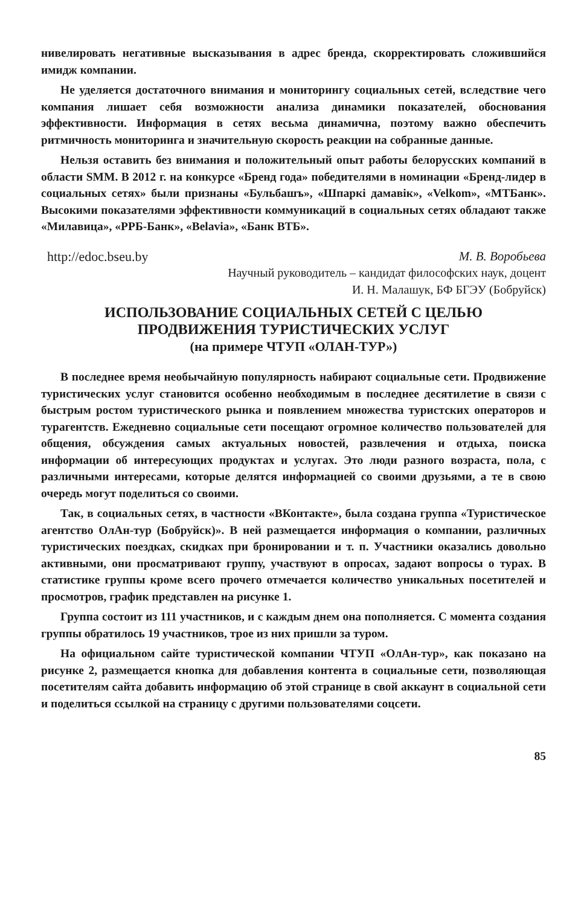нивелировать негативные высказывания в адрес бренда, скорректировать сложившийся имидж компании.
Не уделяется достаточного внимания и мониторингу социальных сетей, вследствие чего компания лишает себя возможности анализа динамики показателей, обоснования эффективности. Информация в сетях весьма динамична, поэтому важно обеспечить ритмичность мониторинга и значительную скорость реакции на собранные данные.
Нельзя оставить без внимания и положительный опыт работы белорусских компаний в области SMM. В 2012 г. на конкурсе «Бренд года» победителями в номинации «Бренд-лидер в социальных сетях» были признаны «Бульбашъ», «Шпаркі дамавік», «Velkom», «МТБанк». Высокими показателями эффективности коммуникаций в социальных сетях обладают также «Милавица», «РРБ-Банк», «Belavia», «Банк ВТБ».
http://edoc.bseu.by М. В. Воробьева
Научный руководитель – кандидат философских наук, доцент
И. Н. Малашук, БФ БГЭУ (Бобруйск)
ИСПОЛЬЗОВАНИЕ СОЦИАЛЬНЫХ СЕТЕЙ С ЦЕЛЬЮ
ПРОДВИЖЕНИЯ ТУРИСТИЧЕСКИХ УСЛУГ
(на примере ЧТУП «ОЛАН-ТУР»)
В последнее время необычайную популярность набирают социальные сети. Продвижение туристических услуг становится особенно необходимым в последнее десятилетие в связи с быстрым ростом туристического рынка и появлением множества туристских операторов и турагентств. Ежедневно социальные сети посещают огромное количество пользователей для общения, обсуждения самых актуальных новостей, развлечения и отдыха, поиска информации об интересующих продуктах и услугах. Это люди разного возраста, пола, с различными интересами, которые делятся информацией со своими друзьями, а те в свою очередь могут поделиться со своими.
Так, в социальных сетях, в частности «ВКонтакте», была создана группа «Туристическое агентство ОлАн-тур (Бобруйск)». В ней размещается информация о компании, различных туристических поездках, скидках при бронировании и т. п. Участники оказались довольно активными, они просматривают группу, участвуют в опросах, задают вопросы о турах. В статистике группы кроме всего прочего отмечается количество уникальных посетителей и просмотров, график представлен на рисунке 1.
Группа состоит из 111 участников, и с каждым днем она пополняется. С момента создания группы обратилось 19 участников, трое из них пришли за туром.
На официальном сайте туристической компании ЧТУП «ОлАн-тур», как показано на рисунке 2, размещается кнопка для добавления контента в социальные сети, позволяющая посетителям сайта добавить информацию об этой странице в свой аккаунт в социальной сети и поделиться ссылкой на страницу с другими пользователями соцсети.
85